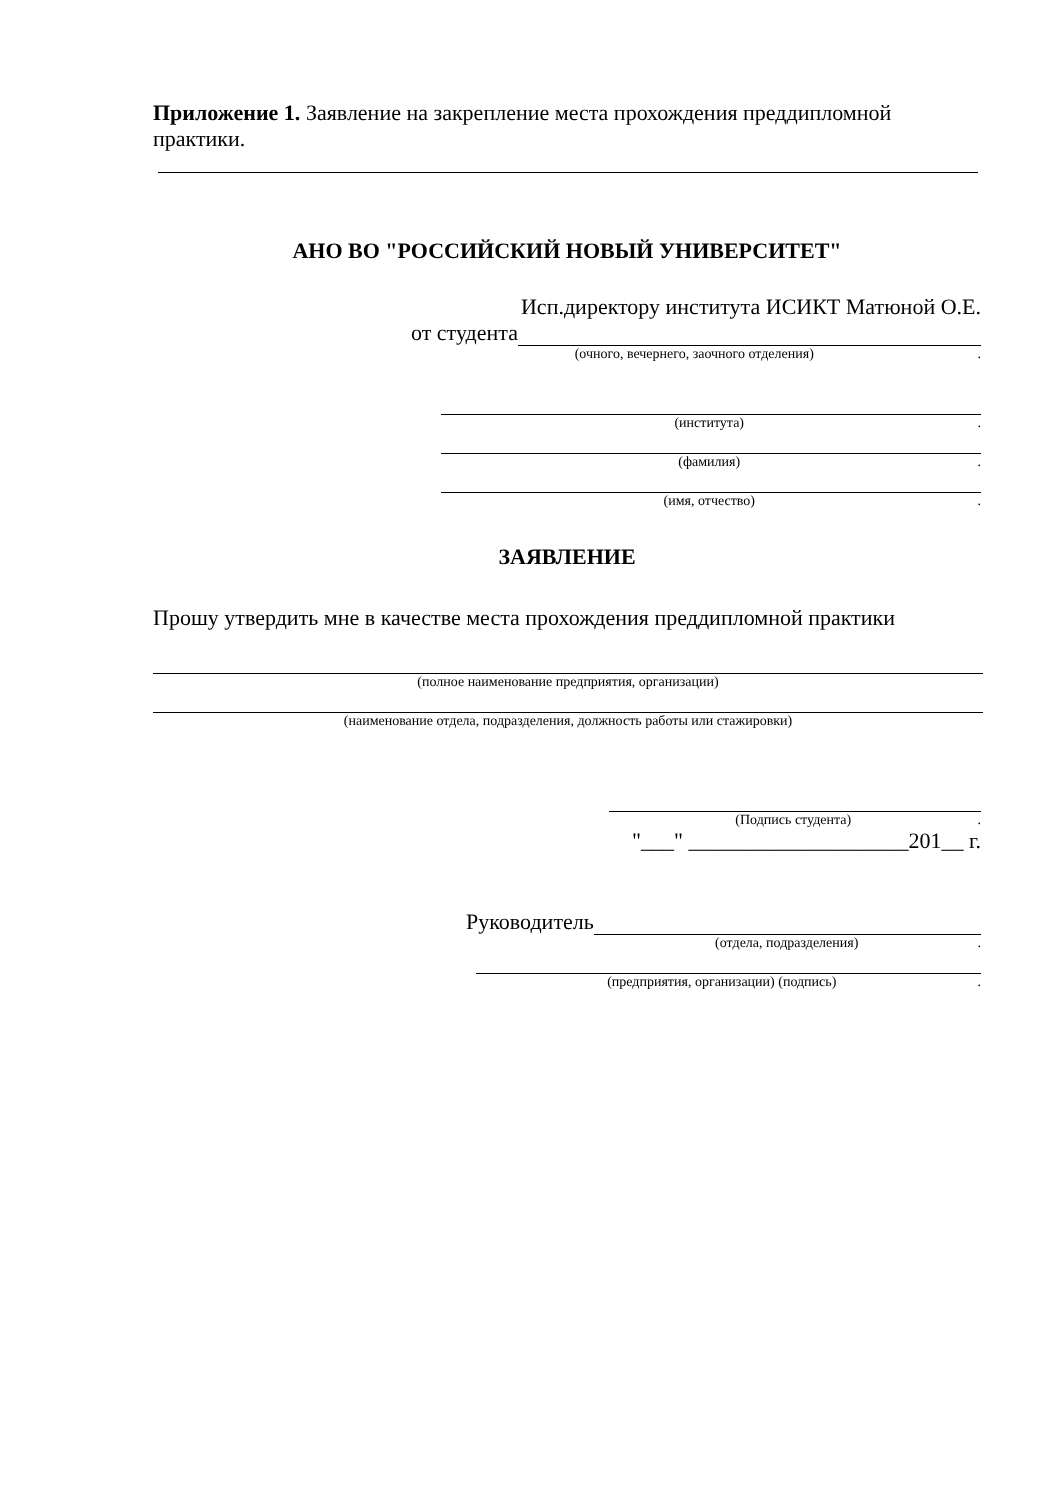Приложение 1. Заявление на закрепление места прохождения преддипломной практики.
АНО ВО "РОССИЙСКИЙ НОВЫЙ УНИВЕРСИТЕТ"
Исп.директору института ИСИКТ Матюной О.Е.
от студента
(очного, вечернего, заочного отделения).
(института).
(фамилия).
(имя, отчество).
ЗАЯВЛЕНИЕ
Прошу утвердить мне в качестве места прохождения преддипломной практики
(полное наименование предприятия, организации)
(наименование отдела, подразделения, должность работы или стажировки)
(Подпись студента).
"___" ____________________201__ г.
Руководитель
(отдела, подразделения).
(предприятия, организации) (подпись).